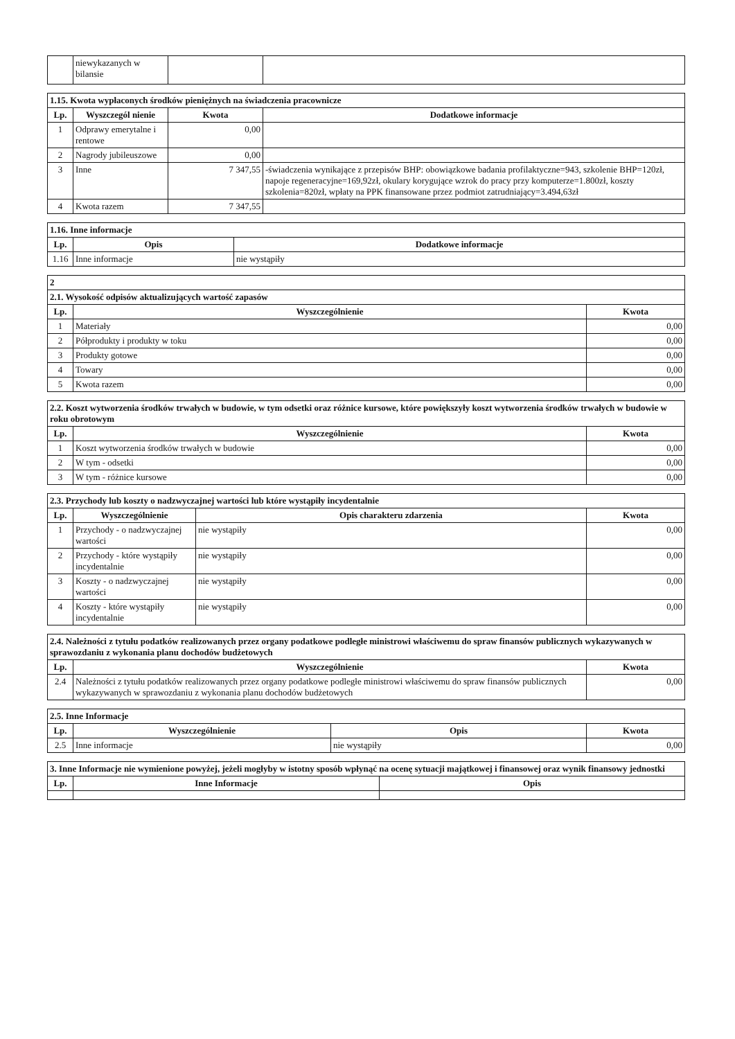| | niewykazanych w bilansie | | |
| 1.15. Kwota wypłaconych środków pieniężnych na świadczenia pracownicze | | | |
| Lp. | Wyszczegól nienie | Kwota | Dodatkowe informacje |
| 1 | Odprawy emerytalne i rentowe | 0,00 | |
| 2 | Nagrody jubileuszowe | 0,00 | |
| 3 | Inne | 7 347,55 | -świadczenia wynikające z przepisów BHP: obowiązkowe badania profilaktyczne=943, szkolenie BHP=120zł, napoje regeneracyjne=169,92zł, okulary korygujące wzrok do pracy przy komputerze=1.800zł, koszty szkolenia=820zł, wpłaty na PPK finansowane przez podmiot zatrudniający=3.494,63zł |
| 4 | Kwota razem | 7 347,55 | |
| 1.16. Inne informacje | | |
| Lp. | Opis | Dodatkowe informacje |
| 1.16 | Inne informacje | nie wystąpiły |
| 2 | | |
| 2.1. Wysokość odpisów aktualizujących wartość zapasów | | |
| Lp. | Wyszczególnienie | Kwota |
| 1 | Materiały | 0,00 |
| 2 | Półprodukty i produkty w toku | 0,00 |
| 3 | Produkty gotowe | 0,00 |
| 4 | Towary | 0,00 |
| 5 | Kwota razem | 0,00 |
| 2.2. Koszt wytworzenia środków trwałych w budowie, w tym odsetki oraz różnice kursowe, które powiększyły koszt wytworzenia środków trwałych w budowie w roku obrotowym | | |
| Lp. | Wyszczególnienie | Kwota |
| 1 | Koszt wytworzenia środków trwałych w budowie | 0,00 |
| 2 | W tym - odsetki | 0,00 |
| 3 | W tym - różnice kursowe | 0,00 |
| 2.3. Przychody lub koszty o nadzwyczajnej wartości lub które wystąpiły incydentalnie | | | |
| Lp. | Wyszczególnienie | Opis charakteru zdarzenia | Kwota |
| 1 | Przychody - o nadzwyczajnej wartości | nie wystąpiły | 0,00 |
| 2 | Przychody - które wystąpiły incydentalnie | nie wystąpiły | 0,00 |
| 3 | Koszty - o nadzwyczajnej wartości | nie wystąpiły | 0,00 |
| 4 | Koszty - które wystąpiły incydentalnie | nie wystąpiły | 0,00 |
| 2.4. Należności z tytułu podatków realizowanych przez organy podatkowe podległe ministrowi właściwemu do spraw finansów publicznych wykazywanych w sprawozdaniu z wykonania planu dochodów budżetowych | | |
| Lp. | Wyszczególnienie | Kwota |
| 2.4 | Należności z tytułu podatków realizowanych przez organy podatkowe podległe ministrowi właściwemu do spraw finansów publicznych wykazywanych w sprawozdaniu z wykonania planu dochodów budżetowych | 0,00 |
| 2.5. Inne Informacje | | | |
| Lp. | Wyszczególnienie | Opis | Kwota |
| 2.5 | Inne informacje | nie wystąpiły | 0,00 |
| 3. Inne Informacje nie wymienione powyżej, jeżeli mogłyby w istotny sposób wpłynąć na ocenę sytuacji majątkowej i finansowej oraz wynik finansowy jednostki | | |
| Lp. | Inne Informacje | Opis |